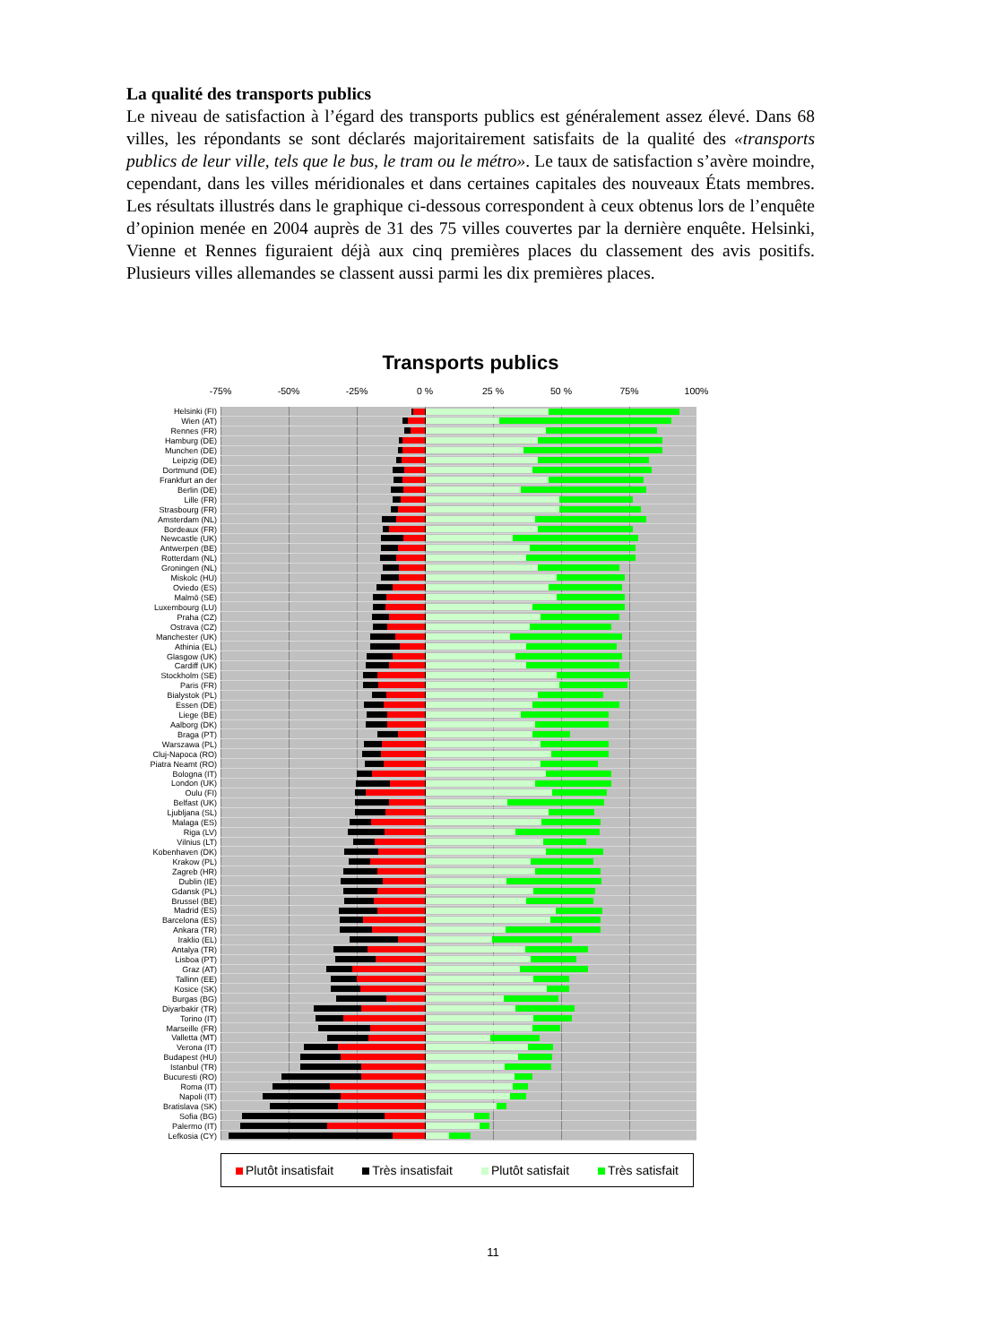La qualité des transports publics
Le niveau de satisfaction à l’égard des transports publics est généralement assez élevé. Dans 68 villes, les répondants se sont déclarés majoritairement satisfaits de la qualité des «transports publics de leur ville, tels que le bus, le tram ou le métro». Le taux de satisfaction s’avère moindre, cependant, dans les villes méridionales et dans certaines capitales des nouveaux États membres. Les résultats illustrés dans le graphique ci-dessous correspondent à ceux obtenus lors de l’enquête d’opinion menée en 2004 auprès de 31 des 75 villes couvertes par la dernière enquête. Helsinki, Vienne et Rennes figuraient déjà aux cinq premières places du classement des avis positifs. Plusieurs villes allemandes se classent aussi parmi les dix premières places.
Transports publics
-75% -50% -25% 0 % 25 % 50 % 75% 100%
Helsinki (FI)
Wien (AT)
Rennes (FR)
Hamburg (DE)
Munchen (DE)
Leipzig (DE)
Dortmund (DE)
Frankfurt an der
Berlin (DE)
Lille (FR)
Strasbourg (FR)
Amsterdam (NL)
Bordeaux (FR)
Newcastle (UK)
Antwerpen (BE)
Rotterdam (NL)
Groningen (NL)
Miskolc (HU)
Oviedo (ES)
Malmö (SE)
Luxembourg (LU)
Praha (CZ)
Ostrava (CZ)
Manchester (UK)
Athinia (EL)
Glasgow (UK)
Cardiff (UK)
Stockholm (SE)
Paris (FR)
Bialystok (PL)
Essen (DE)
Liege (BE)
Aalborg (DK)
Braga (PT)
Warszawa (PL)
Cluj-Napoca (RO)
Piatra Neamt (RO)
Bologna (IT)
London (UK)
Oulu (FI)
Belfast (UK)
Ljubljana (SL)
Malaga (ES)
Riga (LV)
Vilnius (LT)
Kobenhaven (DK)
Krakow (PL)
Zagreb (HR)
Dublin (IE)
Gdansk (PL)
Brussel (BE)
Madrid (ES)
Barcelona (ES)
Ankara (TR)
Iraklio (EL)
Antalya (TR)
Lisboa (PT)
Graz (AT)
Tallinn (EE)
Kosice (SK)
Burgas (BG)
Diyarbakir (TR)
Torino (IT)
Marseille (FR)
Valletta (MT)
Verona (IT)
Budapest (HU)
Istanbul (TR)
Bucuresti (RO)
Roma (IT)
Napoli (IT)
Bratislava (SK)
Sofia (BG)
Palermo (IT)
Lefkosia (CY)
Plutôt insatisfait Très insatisfait Plutôt satisfait Très satisfait
11